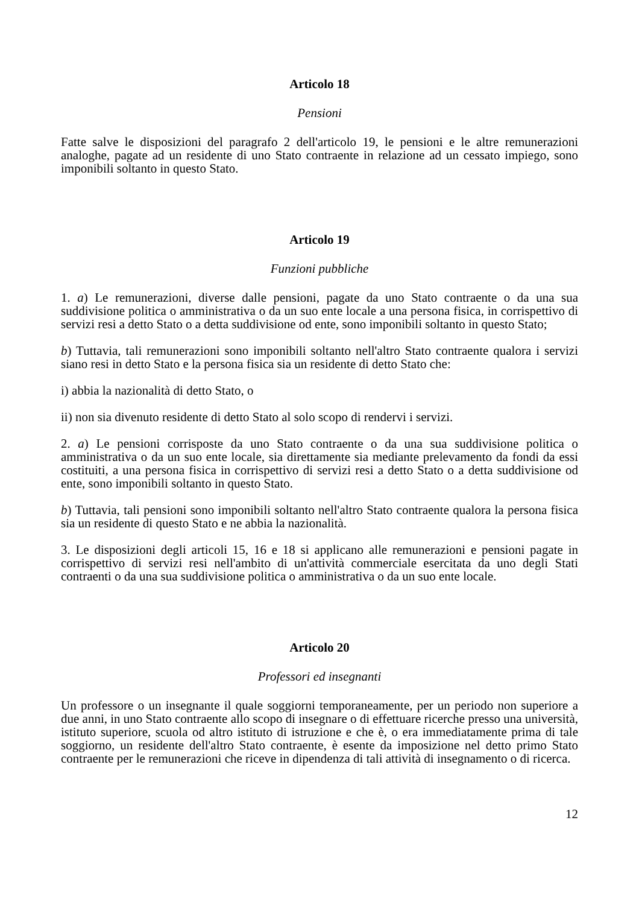Articolo 18
Pensioni
Fatte salve le disposizioni del paragrafo 2 dell'articolo 19, le pensioni e le altre remunerazioni analoghe, pagate ad un residente di uno Stato contraente in relazione ad un cessato impiego, sono imponibili soltanto in questo Stato.
Articolo 19
Funzioni pubbliche
1. a) Le remunerazioni, diverse dalle pensioni, pagate da uno Stato contraente o da una sua suddivisione politica o amministrativa o da un suo ente locale a una persona fisica, in corrispettivo di servizi resi a detto Stato o a detta suddivisione od ente, sono imponibili soltanto in questo Stato;
b) Tuttavia, tali remunerazioni sono imponibili soltanto nell'altro Stato contraente qualora i servizi siano resi in detto Stato e la persona fisica sia un residente di detto Stato che:
i) abbia la nazionalità di detto Stato, o
ii) non sia divenuto residente di detto Stato al solo scopo di rendervi i servizi.
2. a) Le pensioni corrisposte da uno Stato contraente o da una sua suddivisione politica o amministrativa o da un suo ente locale, sia direttamente sia mediante prelevamento da fondi da essi costituiti, a una persona fisica in corrispettivo di servizi resi a detto Stato o a detta suddivisione od ente, sono imponibili soltanto in questo Stato.
b) Tuttavia, tali pensioni sono imponibili soltanto nell'altro Stato contraente qualora la persona fisica sia un residente di questo Stato e ne abbia la nazionalità.
3. Le disposizioni degli articoli 15, 16 e 18 si applicano alle remunerazioni e pensioni pagate in corrispettivo di servizi resi nell'ambito di un'attività commerciale esercitata da uno degli Stati contraenti o da una sua suddivisione politica o amministrativa o da un suo ente locale.
Articolo 20
Professori ed insegnanti
Un professore o un insegnante il quale soggiorni temporaneamente, per un periodo non superiore a due anni, in uno Stato contraente allo scopo di insegnare o di effettuare ricerche presso una università, istituto superiore, scuola od altro istituto di istruzione e che è, o era immediatamente prima di tale soggiorno, un residente dell'altro Stato contraente, è esente da imposizione nel detto primo Stato contraente per le remunerazioni che riceve in dipendenza di tali attività di insegnamento o di ricerca.
12